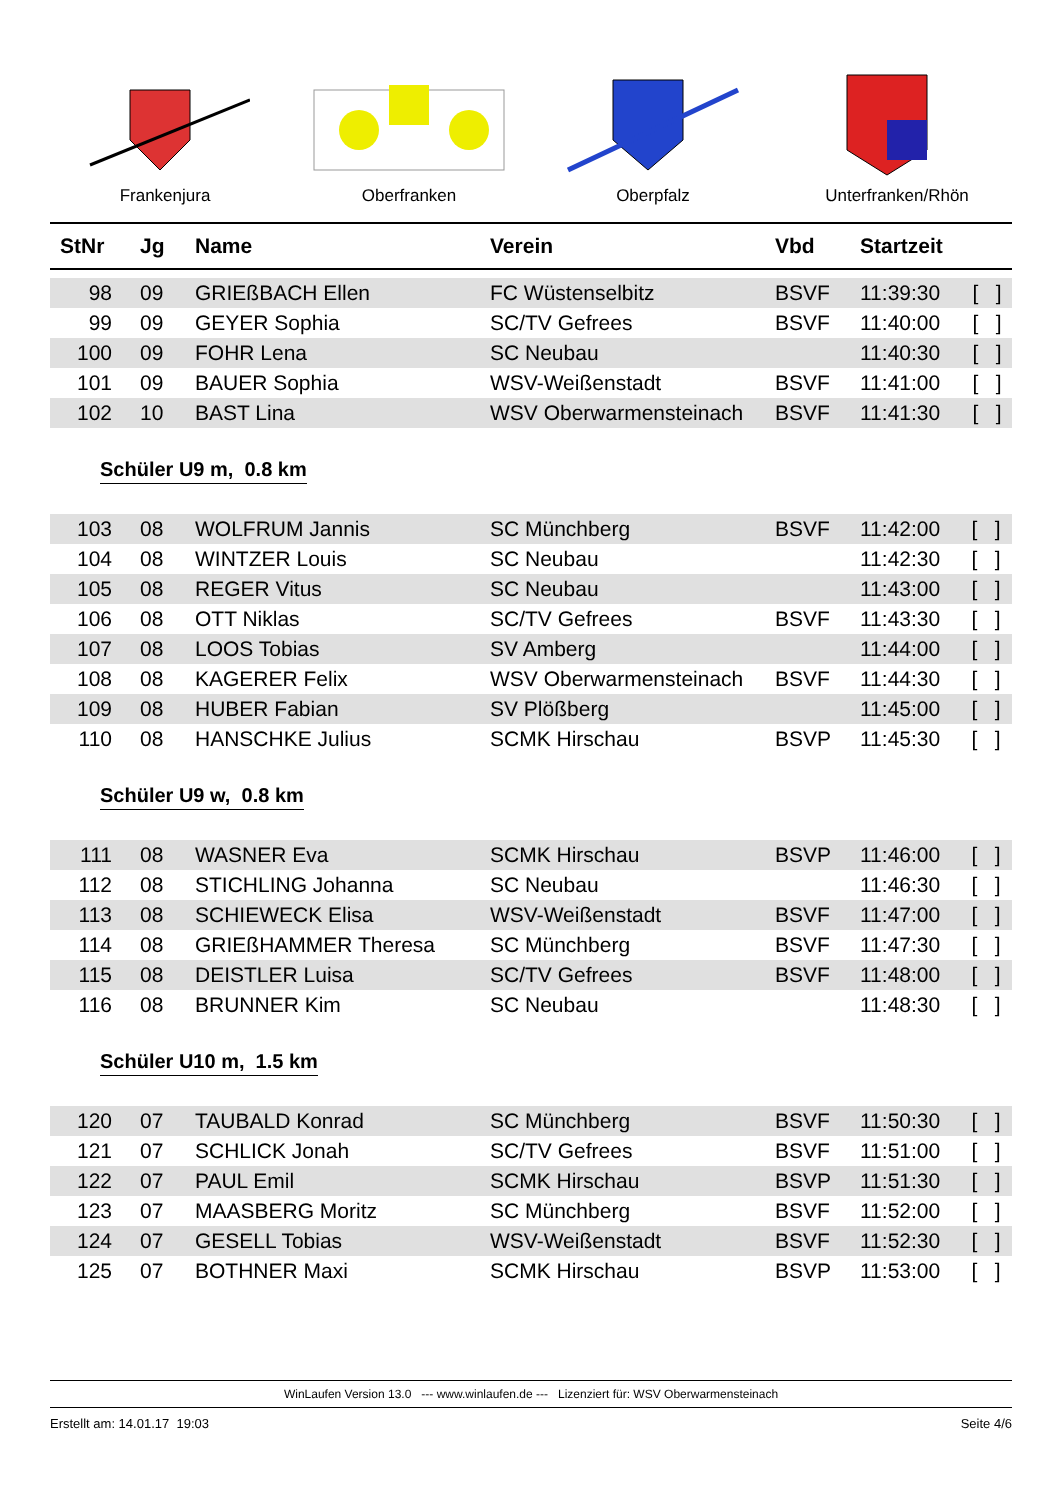Frankenjura Oberfranken Oberpfalz Unterfranken/Rhön
| StNr | Jg | Name | Verein | Vbd | Startzeit | |
| --- | --- | --- | --- | --- | --- | --- |
| 98 | 09 | GRIEßBACH Ellen | FC Wüstenselbitz | BSVF | 11:39:30 | [ ] |
| 99 | 09 | GEYER Sophia | SC/TV Gefrees | BSVF | 11:40:00 | [ ] |
| 100 | 09 | FOHR Lena | SC Neubau | | 11:40:30 | [ ] |
| 101 | 09 | BAUER Sophia | WSV-Weißenstadt | BSVF | 11:41:00 | [ ] |
| 102 | 10 | BAST Lina | WSV Oberwarmensteinach | BSVF | 11:41:30 | [ ] |
Schüler U9 m, 0.8 km
| 103 | 08 | WOLFRUM Jannis | SC Münchberg | BSVF | 11:42:00 | [ ] |
| 104 | 08 | WINTZER Louis | SC Neubau | | 11:42:30 | [ ] |
| 105 | 08 | REGER Vitus | SC Neubau | | 11:43:00 | [ ] |
| 106 | 08 | OTT Niklas | SC/TV Gefrees | BSVF | 11:43:30 | [ ] |
| 107 | 08 | LOOS Tobias | SV Amberg | | 11:44:00 | [ ] |
| 108 | 08 | KAGERER Felix | WSV Oberwarmensteinach | BSVF | 11:44:30 | [ ] |
| 109 | 08 | HUBER Fabian | SV Plößberg | | 11:45:00 | [ ] |
| 110 | 08 | HANSCHKE Julius | SCMK Hirschau | BSVP | 11:45:30 | [ ] |
Schüler U9 w, 0.8 km
| 111 | 08 | WASNER Eva | SCMK Hirschau | BSVP | 11:46:00 | [ ] |
| 112 | 08 | STICHLING Johanna | SC Neubau | | 11:46:30 | [ ] |
| 113 | 08 | SCHIEWECK Elisa | WSV-Weißenstadt | BSVF | 11:47:00 | [ ] |
| 114 | 08 | GRIEßHAMMER Theresa | SC Münchberg | BSVF | 11:47:30 | [ ] |
| 115 | 08 | DEISTLER Luisa | SC/TV Gefrees | BSVF | 11:48:00 | [ ] |
| 116 | 08 | BRUNNER Kim | SC Neubau | | 11:48:30 | [ ] |
Schüler U10 m, 1.5 km
| 120 | 07 | TAUBALD Konrad | SC Münchberg | BSVF | 11:50:30 | [ ] |
| 121 | 07 | SCHLICK Jonah | SC/TV Gefrees | BSVF | 11:51:00 | [ ] |
| 122 | 07 | PAUL Emil | SCMK Hirschau | BSVP | 11:51:30 | [ ] |
| 123 | 07 | MAASBERG Moritz | SC Münchberg | BSVF | 11:52:00 | [ ] |
| 124 | 07 | GESELL Tobias | WSV-Weißenstadt | BSVF | 11:52:30 | [ ] |
| 125 | 07 | BOTHNER Maxi | SCMK Hirschau | BSVP | 11:53:00 | [ ] |
WinLaufen Version 13.0 --- www.winlaufen.de --- Lizenziert für: WSV Oberwarmensteinach
Erstellt am: 14.01.17 19:03 Seite 4/6